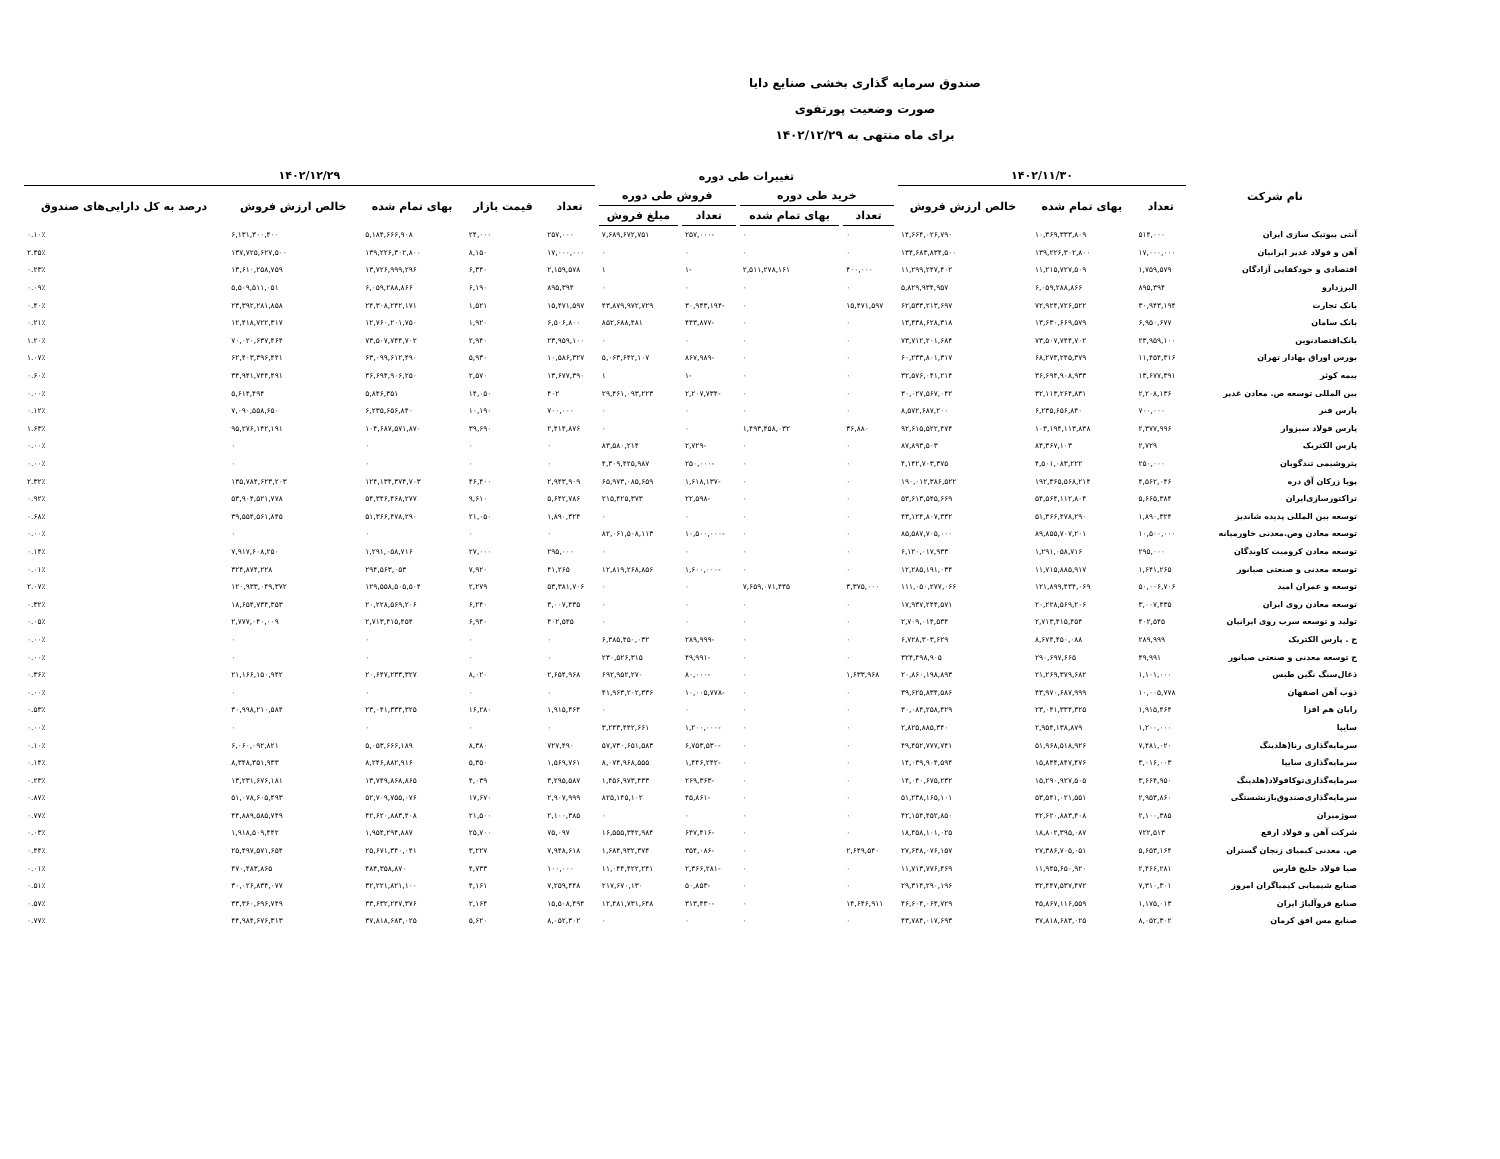صندوق سرمایه گذاری بخشی صنایع دایا
صورت وضعیت پورتفوی
برای ماه منتهی به ۱۴۰۲/۱۲/۲۹
| نام شرکت | ۱۴۰۲/۱۱/۳۰ | | | تغییرات طی دوره | | | | ۱۴۰۲/۱۲/۲۹ | | | | |
| --- | --- | --- | --- | --- | --- | --- | --- | --- | --- | --- | --- | --- |
| | تعداد | بهای تمام شده | خالص ارزش فروش | خرید طی دوره | | فروش طی دوره | | تعداد | قیمت بازار | بهای تمام شده | خالص ارزش فروش | درصد به کل دارایی‌های صندوق |
| | | | | تعداد | بهای تمام شده | تعداد | مبلغ فروش | | | | | |
| آنتی بیوتیک سازی ایران | ۵۱۴,۰۰۰ | ۱۰,۳۶۹,۳۳۳,۸۰۹ | ۱۴,۶۶۴,۰۲۶,۷۹۰ | ۰ | ۰ | -۲۵۷,۰۰۰ | ۷,۶۸۹,۶۷۲,۷۵۱ | ۲۵۷,۰۰۰ | ۲۴,۰۰۰ | ۵,۱۸۴,۶۶۶,۹۰۸ | ۶,۱۳۱,۳۰۰,۴۰۰ | ۰.۱۰٪ |
| آهن و فولاد غدیر ایرانیان | ۱۷,۰۰۰,۰۰۰ | ۱۳۹,۲۲۶,۳۰۲,۸۰۰ | ۱۳۴,۶۸۳,۸۳۴,۵۰۰ | ۰ | ۰ | ۰ | ۰ | ۱۷,۰۰۰,۰۰۰ | ۸,۱۵۰ | ۱۳۹,۲۲۶,۳۰۲,۸۰۰ | ۱۳۷,۷۲۵,۶۲۷,۵۰۰ | ۲.۳۵٪ |
| اقتصادی و خودکفایی آزادگان | ۱,۷۵۹,۵۷۹ | ۱۱,۲۱۵,۷۲۷,۵۰۹ | ۱۱,۲۹۹,۲۴۷,۴۰۲ | ۴۰۰,۰۰۰ | ۲,۵۱۱,۲۷۸,۱۶۱ | -۱ | ۱ | ۲,۱۵۹,۵۷۸ | ۶,۳۴۰ | ۱۳,۷۲۶,۹۹۹,۲۹۶ | ۱۳,۶۱۰,۲۵۸,۷۵۹ | ۰.۲۳٪ |
| البرزدارو | ۸۹۵,۳۹۴ | ۶,۰۵۹,۲۸۸,۸۶۶ | ۵,۸۲۹,۹۳۴,۹۵۷ | ۰ | ۰ | ۰ | ۰ | ۸۹۵,۳۹۴ | ۶,۱۹۰ | ۶,۰۵۹,۲۸۸,۸۶۶ | ۵,۵۰۹,۵۱۱,۰۵۱ | ۰.۰۹٪ |
| بانک تجارت | ۳۰,۹۴۳,۱۹۴ | ۷۲,۹۲۴,۷۲۶,۵۲۲ | ۶۲,۵۳۳,۲۱۳,۶۹۷ | ۱۵,۴۷۱,۵۹۷ | ۰ | -۳۰,۹۴۳,۱۹۴ | ۴۳,۸۷۹,۹۷۲,۷۲۹ | ۱۵,۴۷۱,۵۹۷ | ۱,۵۲۱ | ۲۴,۳۰۸,۲۴۲,۱۷۱ | ۲۳,۳۹۲,۲۸۱,۸۵۸ | ۰.۴۰٪ |
| بانک سامان | ۶,۹۵۰,۶۷۷ | ۱۳,۶۳۰,۶۶۹,۵۷۹ | ۱۳,۴۳۸,۶۲۸,۳۱۸ | ۰ | ۰ | -۴۴۳,۸۷۷ | ۸۵۲,۶۸۸,۴۸۱ | ۶,۵۰۶,۸۰۰ | ۱,۹۲۰ | ۱۲,۷۶۰,۲۰۱,۷۵۰ | ۱۲,۴۱۸,۷۲۲,۳۱۷ | ۰.۲۱٪ |
| بانک‌اقتصادنوین | ۲۳,۹۵۹,۱۰۰ | ۷۳,۵۰۷,۷۴۴,۷۰۲ | ۷۳,۷۱۲,۲۰۱,۶۸۴ | ۰ | ۰ | ۰ | ۰ | ۲۳,۹۵۹,۱۰۰ | ۲,۹۴۰ | ۷۳,۵۰۷,۷۴۴,۷۰۲ | ۷۰,۰۲۰,۶۳۷,۴۶۴ | ۱.۲۰٪ |
| بورس اوراق بهادار تهران | ۱۱,۴۵۴,۳۱۶ | ۶۸,۲۷۳,۲۴۵,۳۷۹ | ۶۰,۲۳۳,۸۰۱,۳۱۷ | ۰ | ۰ | -۸۶۷,۹۸۹ | ۵,۰۶۳,۶۴۲,۱۰۷ | ۱۰,۵۸۶,۳۲۷ | ۵,۹۳۰ | ۶۳,۰۹۹,۶۱۲,۴۹۰ | ۶۲,۴۰۳,۳۹۶,۴۴۱ | ۱.۰۷٪ |
| بیمه کوثر | ۱۳,۶۷۷,۳۹۱ | ۳۶,۶۹۴,۹۰۸,۹۳۳ | ۳۲,۵۷۶,۰۴۱,۲۱۴ | ۰ | ۰ | -۱ | ۱ | ۱۳,۶۷۷,۳۹۰ | ۲,۵۷۰ | ۳۶,۶۹۴,۹۰۶,۲۵۰ | ۳۴,۹۴۱,۷۴۴,۴۹۱ | ۰.۶۰٪ |
| بین المللی توسعه ص. معادن غدیر | ۲,۲۰۸,۱۳۶ | ۳۲,۱۱۳,۲۶۴,۸۳۱ | ۳۰,۰۲۷,۵۶۷,۰۴۲ | ۰ | ۰ | -۲,۲۰۷,۷۳۴ | ۲۹,۴۶۱,۰۹۳,۲۲۳ | ۴۰۲ | ۱۴,۰۵۰ | ۵,۸۴۶,۳۵۱ | ۵,۶۱۴,۴۹۴ | ۰.۰۰٪ |
| پارس فنر | ۷۰۰,۰۰۰ | ۶,۲۳۵,۶۵۶,۸۴۰ | ۸,۵۷۲,۶۸۷,۲۰۰ | ۰ | ۰ | ۰ | ۰ | ۷۰۰,۰۰۰ | ۱۰,۱۹۰ | ۶,۲۳۵,۶۵۶,۸۴۰ | ۷,۰۹۰,۵۵۸,۶۵۰ | ۰.۱۲٪ |
| پارس فولاد سبزوار | ۲,۳۷۷,۹۹۶ | ۱۰۳,۱۹۴,۱۱۳,۸۳۸ | ۹۲,۶۱۵,۵۲۲,۴۷۴ | ۳۶,۸۸۰ | ۱,۴۹۳,۴۵۸,۰۳۲ | ۰ | ۰ | ۲,۴۱۴,۸۷۶ | ۳۹,۶۹۰ | ۱۰۴,۶۸۷,۵۷۱,۸۷۰ | ۹۵,۲۷۶,۱۴۲,۱۹۱ | ۱.۶۳٪ |
| پارس الکتریک | ۲,۷۲۹ | ۸۴,۳۶۷,۱۰۳ | ۸۷,۸۹۳,۵۰۳ | ۰ | ۰ | -۲,۷۲۹ | ۸۳,۵۸۰,۲۱۴ | ۰ | ۰ | ۰ | ۰ | ۰.۰۰٪ |
| پتروشیمی تندگویان | ۲۵۰,۰۰۰ | ۴,۵۰۱,۰۸۳,۲۲۲ | ۴,۱۴۲,۷۰۳,۳۷۵ | ۰ | ۰ | -۲۵۰,۰۰۰ | ۴,۳۰۹,۴۲۵,۹۸۷ | ۰ | ۰ | ۰ | ۰ | ۰.۰۰٪ |
| پویا زرکان آق دره | ۴,۵۶۲,۰۴۶ | ۱۹۲,۳۶۵,۵۶۸,۲۱۴ | ۱۹۰,۰۱۲,۳۸۶,۵۲۲ | ۰ | ۰ | -۱,۶۱۸,۱۳۷ | ۶۵,۹۷۳,۰۸۵,۶۵۹ | ۲,۹۴۳,۹۰۹ | ۴۶,۴۰۰ | ۱۲۴,۱۳۴,۳۷۴,۷۰۳ | ۱۳۵,۷۸۴,۶۲۳,۲۰۳ | ۲.۳۲٪ |
| تراکتورسازی‌ایران | ۵,۶۶۵,۳۸۴ | ۵۴,۵۶۴,۱۱۲,۸۰۴ | ۵۳,۶۱۳,۵۴۵,۶۶۹ | ۰ | ۰ | -۲۲,۵۹۸ | ۲۱۵,۴۲۵,۳۷۳ | ۵,۶۴۲,۷۸۶ | ۹,۶۱۰ | ۵۴,۳۴۶,۴۶۸,۲۷۷ | ۵۳,۹۰۴,۵۲۱,۷۷۸ | ۰.۹۲٪ |
| توسعه بین المللی پدیده شاندیز | ۱,۸۹۰,۳۲۴ | ۵۱,۳۶۶,۴۷۸,۲۹۰ | ۴۳,۱۲۴,۸۰۷,۳۳۲ | ۰ | ۰ | ۰ | ۰ | ۱,۸۹۰,۳۲۴ | ۲۱,۰۵۰ | ۵۱,۳۶۶,۴۷۸,۲۹۰ | ۳۹,۵۵۴,۵۶۱,۸۴۵ | ۰.۶۸٪ |
| توسعه معادن وص.معدنی خاورمیانه | ۱۰,۵۰۰,۰۰۰ | ۸۹,۸۵۵,۷۰۷,۲۰۱ | ۸۵,۵۸۷,۷۰۵,۰۰۰ | ۰ | ۰ | -۱۰,۵۰۰,۰۰۰ | ۸۲,۰۶۱,۵۰۸,۱۱۳ | ۰ | ۰ | ۰ | ۰ | ۰.۰۰٪ |
| توسعه معادن کرومیت کاوندگان | ۲۹۵,۰۰۰ | ۱,۲۹۱,۰۵۸,۷۱۶ | ۶,۱۲۰,۰۱۷,۹۳۳ | ۰ | ۰ | ۰ | ۰ | ۲۹۵,۰۰۰ | ۲۷,۰۰۰ | ۱,۲۹۱,۰۵۸,۷۱۶ | ۷,۹۱۷,۶۰۸,۲۵۰ | ۰.۱۴٪ |
| توسعه معدنی و صنعتی صبانور | ۱,۶۴۱,۲۶۵ | ۱۱,۷۱۵,۸۸۵,۹۱۷ | ۱۲,۲۸۵,۱۹۱,۰۳۴ | ۰ | ۰ | -۱,۶۰۰,۰۰۰ | ۱۲,۸۱۹,۲۶۸,۸۵۶ | ۴۱,۲۶۵ | ۷,۹۲۰ | ۲۹۴,۵۶۳,۰۵۳ | ۳۲۴,۸۷۴,۲۲۸ | ۰.۰۱٪ |
| توسعه و عمران امید | ۵۰,۰۰۶,۷۰۶ | ۱۲۱,۸۹۹,۴۳۴,۰۶۹ | ۱۱۱,۰۵۰,۲۷۷,۰۶۶ | ۳,۳۷۵,۰۰۰ | ۷,۶۵۹,۰۷۱,۴۳۵ | ۰ | ۰ | ۵۳,۳۸۱,۷۰۶ | ۲,۲۷۹ | ۱۲۹,۵۵۸,۵۰۵,۵۰۴ | ۱۲۰,۹۳۳,۰۴۹,۳۷۲ | ۲.۰۷٪ |
| توسعه معادن روی ایران | ۳,۰۰۷,۴۳۵ | ۲۰,۲۲۸,۵۶۹,۲۰۶ | ۱۷,۹۳۷,۲۴۴,۵۷۱ | ۰ | ۰ | ۰ | ۰ | ۳,۰۰۷,۴۳۵ | ۶,۲۴۰ | ۲۰,۲۲۸,۵۶۹,۲۰۶ | ۱۸,۶۵۴,۷۳۴,۳۵۳ | ۰.۳۲٪ |
| تولید و توسعه سرب روی ایرانیان | ۴۰۲,۵۴۵ | ۲,۷۱۳,۴۱۵,۴۵۴ | ۲,۷۰۹,۰۱۴,۵۳۴ | ۰ | ۰ | ۰ | ۰ | ۴۰۲,۵۴۵ | ۶,۹۴۰ | ۲,۷۱۳,۴۱۵,۴۵۴ | ۲,۷۷۷,۰۴۰,۰۰۹ | ۰.۰۵٪ |
| ح . پارس الکتریک | ۲۸۹,۹۹۹ | ۸,۶۷۴,۴۵۰,۰۸۸ | ۶,۷۲۸,۳۰۳,۶۲۹ | ۰ | ۰ | -۲۸۹,۹۹۹ | ۶,۳۸۵,۴۵۰,۰۳۲ | ۰ | ۰ | ۰ | ۰ | ۰.۰۰٪ |
| ح توسعه معدنی و صنعتی صبانور | ۴۹,۹۹۱ | ۲۹۰,۶۹۷,۶۶۵ | ۳۲۴,۴۹۸,۹۰۵ | ۰ | ۰ | -۴۹,۹۹۱ | ۲۳۰,۵۲۶,۳۱۵ | ۰ | ۰ | ۰ | ۰ | ۰.۰۰٪ |
| ذغال‌سنگ نگین طبس | ۱,۱۰۱,۰۰۰ | ۲۱,۲۶۹,۳۷۹,۶۸۲ | ۲۰,۸۶۰,۱۹۸,۸۹۳ | ۱,۶۳۳,۹۶۸ | ۰ | -۸۰,۰۰۰ | ۶۹۲,۹۵۲,۲۷۰ | ۲,۶۵۴,۹۶۸ | ۸,۰۲۰ | ۲۰,۶۴۷,۲۳۳,۳۲۷ | ۲۱,۱۶۶,۱۵۰,۹۴۲ | ۰.۳۶٪ |
| ذوب آهن اصفهان | ۱۰,۰۰۵,۷۷۸ | ۴۳,۹۷۰,۶۸۷,۹۹۹ | ۳۹,۶۲۵,۸۳۴,۵۸۶ | ۰ | ۰ | -۱۰,۰۰۵,۷۷۸ | ۴۱,۹۶۳,۲۰۲,۳۳۶ | ۰ | ۰ | ۰ | ۰ | ۰.۰۰٪ |
| رایان هم افزا | ۱,۹۱۵,۴۶۴ | ۲۳,۰۴۱,۳۳۴,۳۲۵ | ۳۰,۰۸۴,۲۵۸,۴۲۹ | ۰ | ۰ | ۰ | ۰ | ۱,۹۱۵,۴۶۴ | ۱۶,۲۸۰ | ۲۳,۰۴۱,۳۳۴,۳۲۵ | ۳۰,۹۹۸,۲۱۰,۵۸۴ | ۰.۵۳٪ |
| سایپا | ۱,۲۰۰,۰۰۰ | ۲,۹۵۴,۱۳۸,۸۷۹ | ۲,۸۲۵,۸۸۵,۳۴۰ | ۰ | ۰ | -۱,۲۰۰,۰۰۰ | ۳,۲۴۳,۴۴۲,۶۶۱ | ۰ | ۰ | ۰ | ۰ | ۰.۰۰٪ |
| سرمایه‌گذاری رنا(هلدینگ | ۷,۴۸۱,۰۲۰ | ۵۱,۹۶۸,۵۱۸,۹۲۶ | ۴۹,۴۵۲,۷۷۷,۷۴۱ | ۰ | ۰ | -۶,۷۵۳,۵۳۰ | ۵۷,۷۳۰,۶۵۱,۵۸۳ | ۷۲۷,۴۹۰ | ۸,۳۸۰ | ۵,۰۵۳,۶۶۶,۱۸۹ | ۶,۰۶۰,۰۹۲,۸۲۱ | ۰.۱۰٪ |
| سرمایه‌گذاری سایپا | ۳,۰۱۶,۰۰۳ | ۱۵,۸۴۴,۸۴۷,۴۷۶ | ۱۴,۰۳۹,۹۰۴,۵۹۴ | ۰ | ۰ | -۱,۴۴۶,۲۴۲ | ۸,۰۷۴,۹۶۸,۵۵۵ | ۱,۵۶۹,۷۶۱ | ۵,۳۵۰ | ۸,۲۴۶,۸۸۲,۹۱۶ | ۸,۳۴۸,۳۵۱,۹۳۳ | ۰.۱۴٪ |
| سرمایه‌گذاری‌توکافولاد(هلدینگ | ۳,۶۶۴,۹۵۰ | ۱۵,۲۹۰,۹۲۷,۵۰۵ | ۱۴,۰۴۰,۶۷۵,۲۳۲ | ۰ | ۰ | -۲۶۹,۳۶۳ | ۱,۴۵۶,۹۷۳,۴۳۳ | ۳,۲۹۵,۵۸۷ | ۴,۰۳۹ | ۱۳,۷۴۹,۸۶۸,۸۶۵ | ۱۳,۲۳۱,۶۷۶,۱۸۱ | ۰.۲۳٪ |
| سرمایه‌گذاری‌صندوق‌بازنشستگی | ۲,۹۵۳,۸۶۰ | ۵۳,۵۴۱,۰۲۱,۵۵۱ | ۵۱,۲۳۸,۱۶۵,۱۰۱ | ۰ | ۰ | -۴۵,۸۶۱ | ۸۲۵,۱۴۵,۱۰۲ | ۲,۹۰۷,۹۹۹ | ۱۷,۶۷۰ | ۵۲,۷۰۹,۷۵۵,۰۷۶ | ۵۱,۰۷۸,۶۰۵,۴۹۳ | ۰.۸۷٪ |
| سوژمیران | ۲,۱۰۰,۳۸۵ | ۴۲,۶۲۰,۸۸۳,۴۰۸ | ۴۲,۱۵۴,۴۵۲,۸۵۰ | ۰ | ۰ | ۰ | ۰ | ۲,۱۰۰,۳۸۵ | ۲۱,۵۰۰ | ۴۲,۶۲۰,۸۸۳,۴۰۸ | ۴۴,۸۸۹,۵۸۵,۷۴۹ | ۰.۷۷٪ |
| شرکت آهن و فولاد ارفع | ۷۲۲,۵۱۳ | ۱۸,۸۰۲,۳۹۵,۰۸۷ | ۱۸,۴۵۸,۱۰۱,۰۲۵ | ۰ | ۰ | -۶۴۷,۴۱۶ | ۱۶,۵۵۵,۳۴۲,۹۸۴ | ۷۵,۰۹۷ | ۲۵,۷۰۰ | ۱,۹۵۴,۲۹۴,۸۸۷ | ۱,۹۱۸,۵۰۹,۴۴۲ | ۰.۰۳٪ |
| ص. معدنی کیمیای زنجان گستران | ۵,۶۵۳,۱۶۴ | ۲۷,۳۸۶,۷۰۵,۰۵۱ | ۲۷,۶۴۸,۰۷۶,۱۵۷ | ۲,۶۴۹,۵۴۰ | ۰ | -۳۵۴,۰۸۶ | ۱,۶۸۴,۹۳۲,۳۷۴ | ۷,۹۴۸,۶۱۸ | ۳,۲۲۷ | ۲۵,۶۷۱,۳۴۰,۰۴۱ | ۲۵,۴۹۷,۵۷۱,۶۵۴ | ۰.۴۴٪ |
| صبا فولاد خلیج فارس | ۲,۴۶۶,۲۸۱ | ۱۱,۹۴۵,۶۵۰,۹۲۰ | ۱۱,۷۱۳,۷۷۶,۴۶۹ | ۰ | ۰ | -۲,۳۶۶,۲۸۱ | ۱۱,۰۴۴,۴۲۲,۲۴۱ | ۱۰۰,۰۰۰ | ۴,۷۳۳ | ۴۸۴,۳۵۸,۸۷۰ | ۴۷۰,۴۸۳,۸۶۵ | ۰.۰۱٪ |
| صنایع شیمیایی کیمیاگران امروز | ۷,۳۱۰,۳۰۱ | ۳۲,۴۴۷,۵۳۷,۴۷۲ | ۲۹,۳۱۴,۲۹۰,۱۹۶ | ۰ | ۰ | -۵۰,۸۵۳ | ۲۱۷,۶۷۰,۱۳۰ | ۷,۲۵۹,۴۴۸ | ۴,۱۶۱ | ۳۲,۲۲۱,۸۲۱,۱۰۰ | ۳۰,۰۲۶,۸۳۴,۰۷۷ | ۰.۵۱٪ |
| صنایع فروآلیاژ ایران | ۱,۱۷۵,۰۱۳ | ۴۵,۸۶۷,۱۱۶,۵۵۹ | ۴۶,۶۰۴,۰۶۴,۷۲۹ | ۱۴,۶۴۶,۹۱۱ | ۰ | -۳۱۳,۴۳۰ | ۱۲,۴۸۱,۷۳۱,۶۴۸ | ۱۵,۵۰۸,۴۹۴ | ۲,۱۶۴ | ۳۳,۶۳۲,۲۴۷,۳۷۶ | ۳۳,۳۶۰,۶۹۶,۷۴۹ | ۰.۵۷٪ |
| صنایع مس افق کرمان | ۸,۰۵۲,۳۰۲ | ۳۷,۸۱۸,۶۸۳,۰۲۵ | ۴۳,۷۸۴,۰۱۷,۶۹۳ | ۰ | ۰ | ۰ | ۰ | ۸,۰۵۲,۳۰۲ | ۵,۶۲۰ | ۳۷,۸۱۸,۶۸۳,۰۲۵ | ۴۴,۹۸۴,۶۷۶,۳۱۳ | ۰.۷۷٪ |